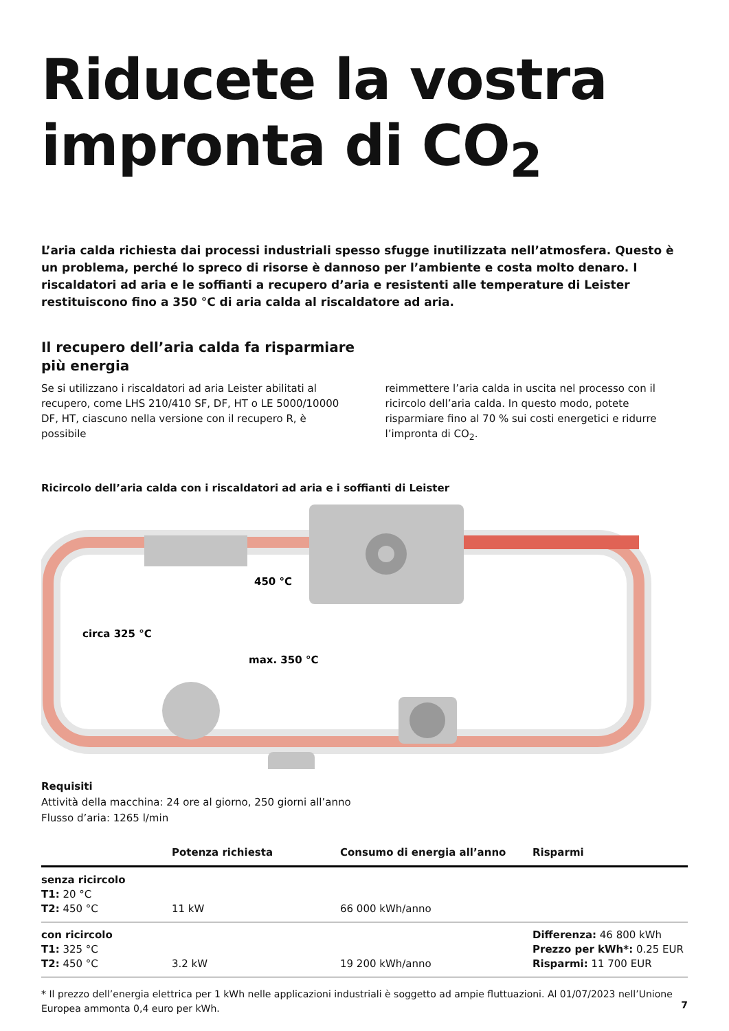Riducete la vostra impronta di CO<sub>2</sub>
L’aria calda richiesta dai processi industriali spesso sfugge inutilizzata nell’atmosfera. Questo è un problema, perché lo spreco di risorse è dannoso per l’ambiente e costa molto denaro. I riscaldatori ad aria e le soffianti a recupero d’aria e resistenti alle temperature di Leister restituiscono fino a 350 °C di aria calda al riscaldatore ad aria.
Il recupero dell’aria calda fa risparmiare
più energia
Se si utilizzano i riscaldatori ad aria Leister abilitati al recupero, come LHS 210/410 SF, DF, HT o LE 5000/10000 DF, HT, ciascuno nella versione con il recupero R, è possibile
reimmettere l’aria calda in uscita nel processo con il ricircolo dell’aria calda. In questo modo, potete risparmiare fino al 70 % sui costi energetici e ridurre l’impronta di CO<sub>2</sub>.
Ricircolo dell’aria calda con i riscaldatori ad aria e i soffianti di Leister
450 °C
circa 325 °C
max. 350 °C
Requisiti
Attività della macchina: 24 ore al giorno, 250 giorni all’anno
Flusso d’aria: 1265 l/min
| | Potenza richiesta | Consumo di energia all’anno | Risparmi |
| --- | --- | --- | --- |
| senza ricircolo T1: 20 °C T2: 450 °C | 11 kW | 66 000 kWh/anno | |
| con ricircolo T1: 325 °C T2: 450 °C | 3.2 kW | 19 200 kWh/anno | Differenza: 46 800 kWh Prezzo per kWh*: 0.25 EUR Risparmi: 11 700 EUR |
* Il prezzo dell’energia elettrica per 1 kWh nelle applicazioni industriali è soggetto ad ampie fluttuazioni. Al 01/07/2023 nell’Unione Europea ammonta 0,4 euro per kWh.
7